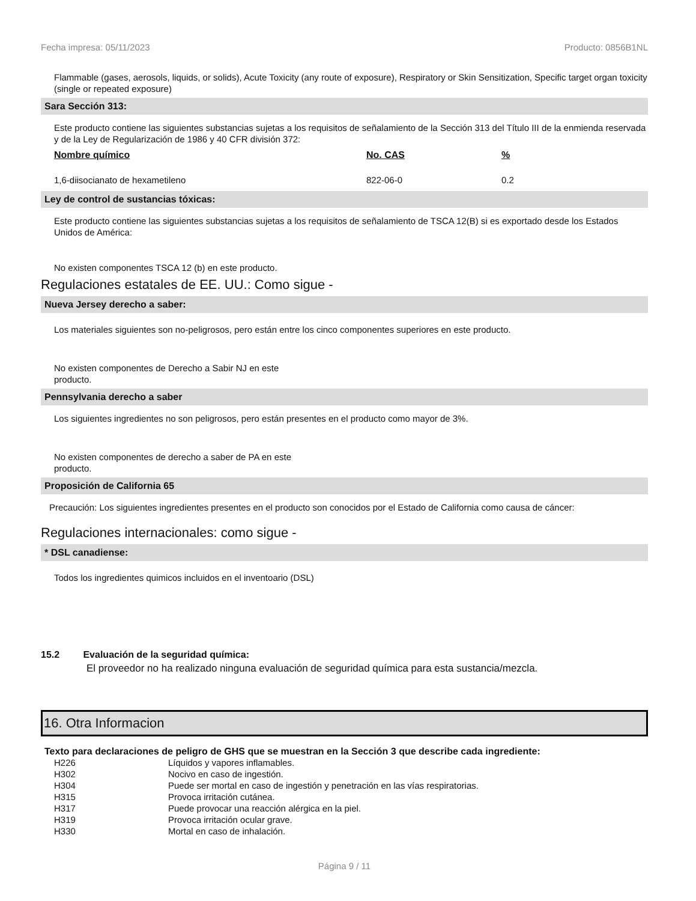Fecha impresa: 05/11/2023 Producto: 0856B1NL
Flammable (gases, aerosols, liquids, or solids), Acute Toxicity (any route of exposure), Respiratory or Skin Sensitization, Specific target organ toxicity (single or repeated exposure)
Sara Sección 313:
Este producto contiene las siguientes substancias sujetas a los requisitos de señalamiento de la Sección 313 del Título III de la enmienda reservada y de la Ley de Regularización de 1986 y 40 CFR división 372:
| Nombre químico | No. CAS | % |
| --- | --- | --- |
| 1,6-diisocianato de hexametileno | 822-06-0 | 0.2 |
Ley de control de sustancias tóxicas:
Este producto contiene las siguientes substancias sujetas a los requisitos de señalamiento de TSCA 12(B) si es exportado desde los Estados Unidos de América:
No existen componentes TSCA 12 (b) en este producto.
Regulaciones estatales de EE. UU.: Como sigue -
Nueva Jersey derecho a saber:
Los materiales siguientes son no-peligrosos, pero están entre los cinco componentes superiores en este producto.
No existen componentes de Derecho a Sabir NJ en este producto.
Pennsylvania derecho a saber
Los siguientes ingredientes no son peligrosos, pero están presentes en el producto como mayor de 3%.
No existen componentes de derecho a saber de PA en este producto.
Proposición de California 65
Precaución: Los siguientes ingredientes presentes en el producto son conocidos por el Estado de California como causa de cáncer:
Regulaciones internacionales: como sigue -
* DSL canadiense:
Todos los ingredientes quimicos incluidos en el inventoario (DSL)
15.2 Evaluación de la seguridad química:
El proveedor no ha realizado ninguna evaluación de seguridad química para esta sustancia/mezcla.
16. Otra Informacion
Texto para declaraciones de peligro de GHS que se muestran en la Sección 3 que describe cada ingrediente:
| H226 | Líquidos y vapores inflamables. |
| H302 | Nocivo en caso de ingestión. |
| H304 | Puede ser mortal en caso de ingestión y penetración en las vías respiratorias. |
| H315 | Provoca irritación cutánea. |
| H317 | Puede provocar una reacción alérgica en la piel. |
| H319 | Provoca irritación ocular grave. |
| H330 | Mortal en caso de inhalación. |
Página 9 / 11